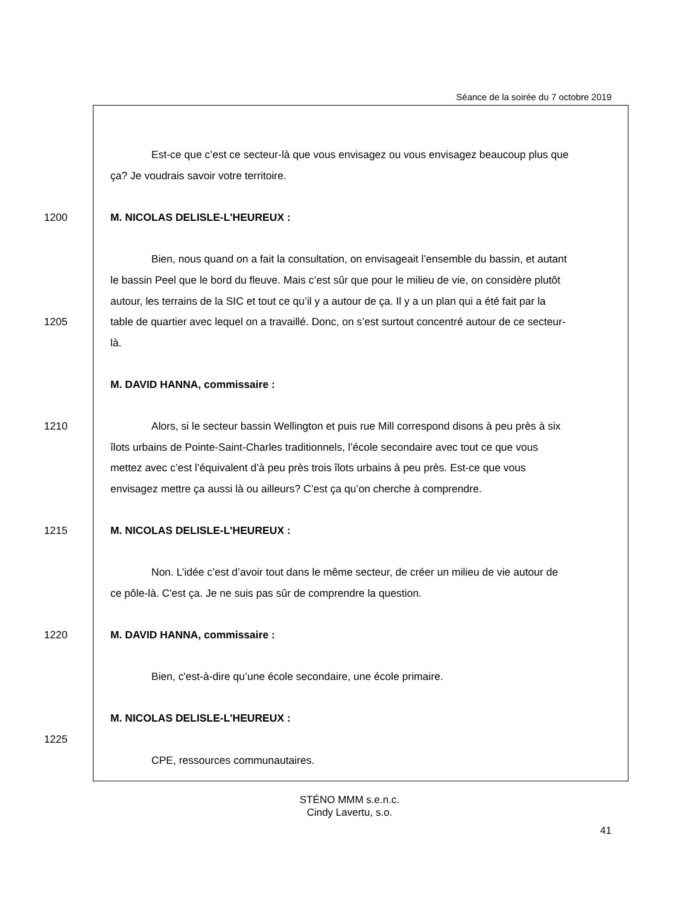Séance de la soirée du 7 octobre 2019
Est-ce que c’est ce secteur-là que vous envisagez ou vous envisagez beaucoup plus que
ça? Je voudrais savoir votre territoire.
1200 M. NICOLAS DELISLE-L'HEUREUX :
Bien, nous quand on a fait la consultation, on envisageait l’ensemble du bassin, et autant
le bassin Peel que le bord du fleuve. Mais c’est sûr que pour le milieu de vie, on considère plutôt
autour, les terrains de la SIC et tout ce qu’il y a autour de ça. Il y a un plan qui a été fait par la
1205 table de quartier avec lequel on a travaillé. Donc, on s’est surtout concentré autour de ce secteur-
là.
M. DAVID HANNA, commissaire :
1210 Alors, si le secteur bassin Wellington et puis rue Mill correspond disons à peu près à six
îlots urbains de Pointe-Saint-Charles traditionnels, l’école secondaire avec tout ce que vous
mettez avec c’est l’équivalent d’à peu près trois îlots urbains à peu près. Est-ce que vous
envisagez mettre ça aussi là ou ailleurs? C’est ça qu’on cherche à comprendre.
1215 M. NICOLAS DELISLE-L'HEUREUX :
Non. L’idée c’est d’avoir tout dans le même secteur, de créer un milieu de vie autour de
ce pôle-là. C'est ça. Je ne suis pas sûr de comprendre la question.
1220 M. DAVID HANNA, commissaire :
Bien, c'est-à-dire qu’une école secondaire, une école primaire.
M. NICOLAS DELISLE-L'HEUREUX :
1225
CPE, ressources communautaires.
STÉNO MMM s.e.n.c.
Cindy Lavertu, s.o.
41